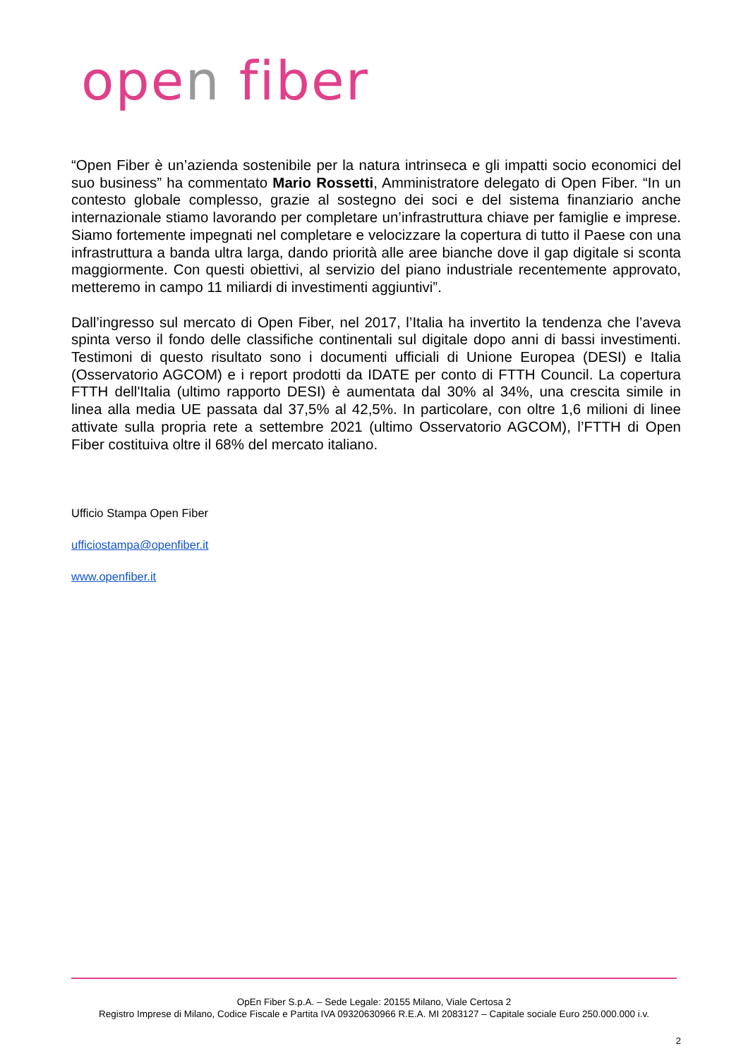open fiber
“Open Fiber è un’azienda sostenibile per la natura intrinseca e gli impatti socio economici del suo business” ha commentato Mario Rossetti, Amministratore delegato di Open Fiber. “In un contesto globale complesso, grazie al sostegno dei soci e del sistema finanziario anche internazionale stiamo lavorando per completare un’infrastruttura chiave per famiglie e imprese. Siamo fortemente impegnati nel completare e velocizzare la copertura di tutto il Paese con una infrastruttura a banda ultra larga, dando priorità alle aree bianche dove il gap digitale si sconta maggiormente. Con questi obiettivi, al servizio del piano industriale recentemente approvato, metteremo in campo 11 miliardi di investimenti aggiuntivi”.
Dall’ingresso sul mercato di Open Fiber, nel 2017, l’Italia ha invertito la tendenza che l’aveva spinta verso il fondo delle classifiche continentali sul digitale dopo anni di bassi investimenti. Testimoni di questo risultato sono i documenti ufficiali di Unione Europea (DESI) e Italia (Osservatorio AGCOM) e i report prodotti da IDATE per conto di FTTH Council. La copertura FTTH dell'Italia (ultimo rapporto DESI) è aumentata dal 30% al 34%, una crescita simile in linea alla media UE passata dal 37,5% al 42,5%. In particolare, con oltre 1,6 milioni di linee attivate sulla propria rete a settembre 2021 (ultimo Osservatorio AGCOM), l’FTTH di Open Fiber costituiva oltre il 68% del mercato italiano.
Ufficio Stampa Open Fiber
ufficiostampa@openfiber.it
www.openfiber.it
OpEn Fiber S.p.A. – Sede Legale: 20155 Milano, Viale Certosa 2
Registro Imprese di Milano, Codice Fiscale e Partita IVA 09320630966 R.E.A. MI 2083127 – Capitale sociale Euro 250.000.000 i.v.
2